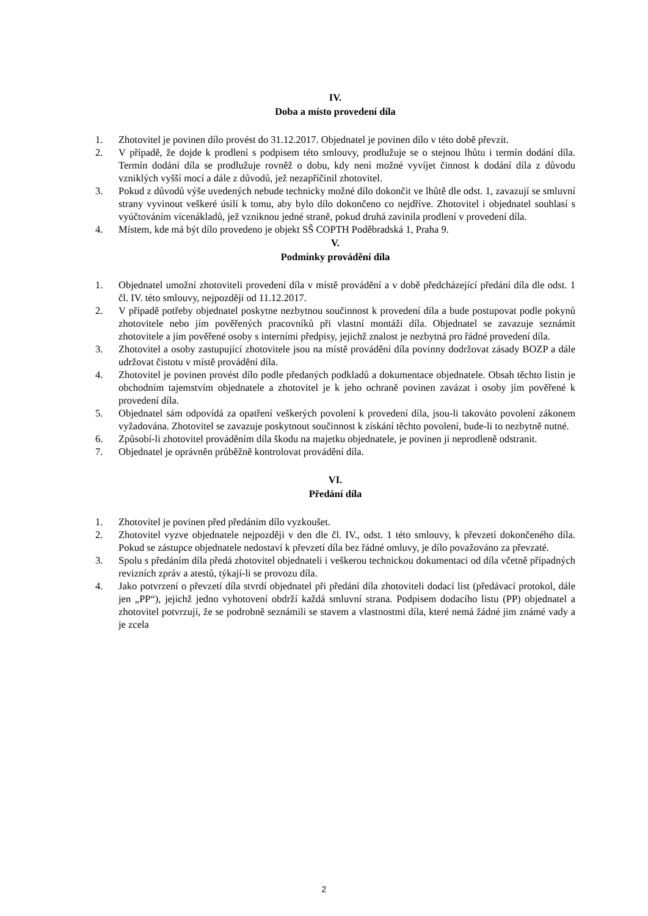IV.
Doba a místo provedení díla
1. Zhotovitel je povinen dílo provést do 31.12.2017. Objednatel je povinen dílo v této době převzít.
2. V případě, že dojde k prodlení s podpisem této smlouvy, prodlužuje se o stejnou lhůtu i termín dodání díla. Termín dodání díla se prodlužuje rovněž o dobu, kdy není možné vyvíjet činnost k dodání díla z důvodu vzniklých vyšší mocí a dále z důvodů, jež nezapříčinil zhotovitel.
3. Pokud z důvodů výše uvedených nebude technicky možné dílo dokončit ve lhůtě dle odst. 1, zavazují se smluvní strany vyvinout veškeré úsilí k tomu, aby bylo dílo dokončeno co nejdříve. Zhotovitel i objednatel souhlasí s vyúčtováním vícenákladů, jež vzniknou jedné straně, pokud druhá zavinila prodlení v provedení díla.
4. Místem, kde má být dílo provedeno je objekt SŠ COPTH Poděbradská 1, Praha 9.
V.
Podmínky provádění díla
1. Objednatel umožní zhotoviteli provedení díla v místě provádění a v době předcházející předání díla dle odst. 1 čl. IV. této smlouvy, nejpozději od 11.12.2017.
2. V případě potřeby objednatel poskytne nezbytnou součinnost k provedení díla a bude postupovat podle pokynů zhotovitele nebo jím pověřených pracovníků při vlastní montáži díla. Objednatel se zavazuje seznámit zhotovitele a jím pověřené osoby s interními předpisy, jejichž znalost je nezbytná pro řádné provedení díla.
3. Zhotovitel a osoby zastupující zhotovitele jsou na místě provádění díla povinny dodržovat zásady BOZP a dále udržovat čistotu v místě provádění díla.
4. Zhotovitel je povinen provést dílo podle předaných podkladů a dokumentace objednatele. Obsah těchto listin je obchodním tajemstvím objednatele a zhotovitel je k jeho ochraně povinen zavázat i osoby jím pověřené k provedení díla.
5. Objednatel sám odpovídá za opatření veškerých povolení k provedení díla, jsou-li takováto povolení zákonem vyžadována. Zhotovitel se zavazuje poskytnout součinnost k získání těchto povolení, bude-li to nezbytně nutné.
6. Způsobí-li zhotovitel prováděním díla škodu na majetku objednatele, je povinen ji neprodleně odstranit.
7. Objednatel je oprávněn průběžně kontrolovat provádění díla.
VI.
Předání díla
1. Zhotovitel je povinen před předáním dílo vyzkoušet.
2. Zhotovitel vyzve objednatele nejpozději v den dle čl. IV., odst. 1 této smlouvy, k převzetí dokončeného díla. Pokud se zástupce objednatele nedostaví k převzetí díla bez řádné omluvy, je dílo považováno za převzaté.
3. Spolu s předáním díla předá zhotovitel objednateli i veškerou technickou dokumentaci od díla včetně případných revizních zpráv a atestů, týkají-li se provozu díla.
4. Jako potvrzení o převzetí díla stvrdí objednatel při předání díla zhotoviteli dodací list (předávací protokol, dále jen „PP“), jejichž jedno vyhotovení obdrží každá smluvní strana. Podpisem dodacího listu (PP) objednatel a zhotovitel potvrzují, že se podrobně seznámili se stavem a vlastnostmi díla, které nemá žádné jim známé vady a je zcela
2